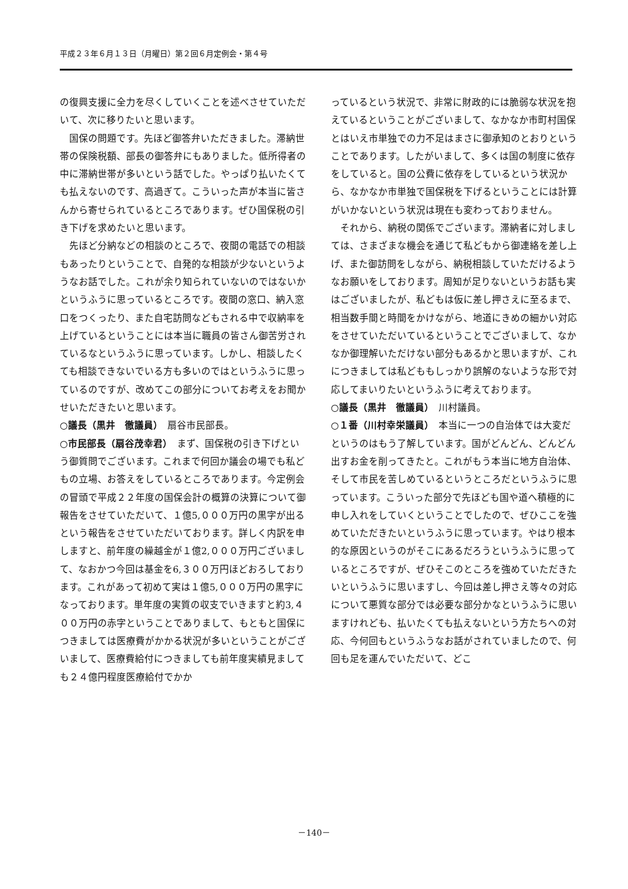平成２３年６月１３日（月曜日）第２回６月定例会・第４号
の復興支援に全力を尽くしていくことを述べさせていただいて、次に移りたいと思います。
国保の問題です。先ほど御答弁いただきました。滞納世帯の保険税額、部長の御答弁にもありました。低所得者の中に滞納世帯が多いという話でした。やっぱり払いたくても払えないのです、高過ぎて。こういった声が本当に皆さんから寄せられているところであります。ぜひ国保税の引き下げを求めたいと思います。
先ほど分納などの相談のところで、夜間の電話での相談もあったりということで、自発的な相談が少ないというようなお話でした。これが余り知られていないのではないかというふうに思っているところです。夜間の窓口、納入窓口をつくったり、また自宅訪問などもされる中で収納率を上げているということには本当に職員の皆さん御苦労されているなというふうに思っています。しかし、相談したくても相談できないでいる方も多いのではというふうに思っているのですが、改めてこの部分についてお考えをお聞かせいただきたいと思います。
○議長（黒井　徹議員）　扇谷市民部長。
○市民部長（扇谷茂幸君）　まず、国保税の引き下げという御質問でございます。これまで何回か議会の場でも私どもの立場、お答えをしているところであります。今定例会の冒頭で平成２２年度の国保会計の概算の決算について御報告をさせていただいて、１億5,０００万円の黒字が出るという報告をさせていただいております。詳しく内訳を申しますと、前年度の繰越金が１億2,０００万円ございまして、なおかつ今回は基金を6,３００万円ほどおろしております。これがあって初めて実は１億5,０００万円の黒字になっております。単年度の実質の収支でいきますと約3,４００万円の赤字ということでありまして、もともと国保につきましては医療費がかかる状況が多いということがございまして、医療費給付につきましても前年度実績見ましても２４億円程度医療給付でかか
っているという状況で、非常に財政的には脆弱な状況を抱えているということがございまして、なかなか市町村国保とはいえ市単独での力不足はまさに御承知のとおりということであります。したがいまして、多くは国の制度に依存をしていると。国の公費に依存をしているという状況から、なかなか市単独で国保税を下げるということには計算がいかないという状況は現在も変わっておりません。
それから、納税の関係でございます。滞納者に対しましては、さまざまな機会を通じて私どもから御連絡を差し上げ、また御訪問をしながら、納税相談していただけるようなお願いをしております。周知が足りないというお話も実はございましたが、私どもは仮に差し押さえに至るまで、相当数手間と時間をかけながら、地道にきめの細かい対応をさせていただいているということでございまして、なかなか御理解いただけない部分もあるかと思いますが、これにつきましては私どももしっかり誤解のないような形で対応してまいりたいというふうに考えております。
○議長（黒井　徹議員）　川村議員。
○１番（川村幸栄議員）　本当に一つの自治体では大変だというのはもう了解しています。国がどんどん、どんどん出すお金を削ってきたと。これがもう本当に地方自治体、そして市民を苦しめているというところだというふうに思っています。こういった部分で先ほども国や道へ積極的に申し入れをしていくということでしたので、ぜひここを強めていただきたいというふうに思っています。やはり根本的な原因というのがそこにあるだろうというふうに思っているところですが、ぜひそこのところを強めていただきたいというふうに思いますし、今回は差し押さえ等々の対応について悪質な部分では必要な部分かなというふうに思いますけれども、払いたくても払えないという方たちへの対応、今何回もというふうなお話がされていましたので、何回も足を運んでいただいて、どこ
－140－